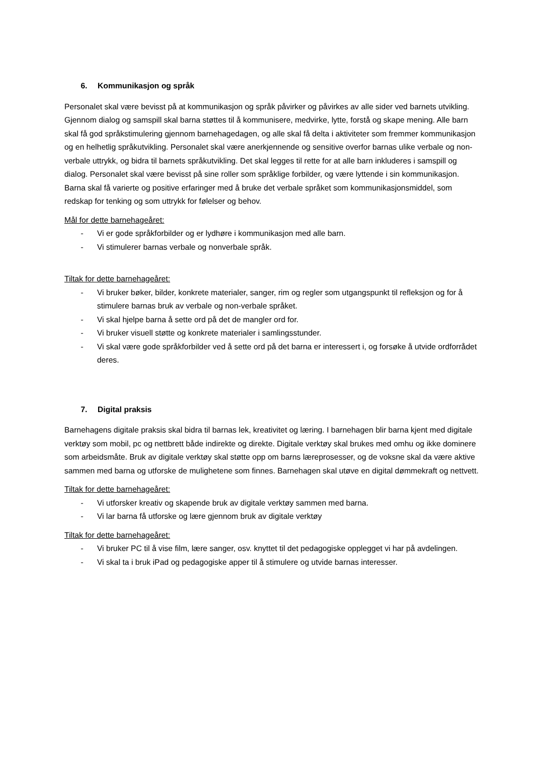6. Kommunikasjon og språk
Personalet skal være bevisst på at kommunikasjon og språk påvirker og påvirkes av alle sider ved barnets utvikling. Gjennom dialog og samspill skal barna støttes til å kommunisere, medvirke, lytte, forstå og skape mening. Alle barn skal få god språkstimulering gjennom barnehagedagen, og alle skal få delta i aktiviteter som fremmer kommunikasjon og en helhetlig språkutvikling. Personalet skal være anerkjennende og sensitive overfor barnas ulike verbale og non-verbale uttrykk, og bidra til barnets språkutvikling. Det skal legges til rette for at alle barn inkluderes i samspill og dialog. Personalet skal være bevisst på sine roller som språklige forbilder, og være lyttende i sin kommunikasjon. Barna skal få varierte og positive erfaringer med å bruke det verbale språket som kommunikasjonsmiddel, som redskap for tenking og som uttrykk for følelser og behov.
Mål for dette barnehageåret:
- Vi er gode språkforbilder og er lydhøre i kommunikasjon med alle barn.
- Vi stimulerer barnas verbale og nonverbale språk.
Tiltak for dette barnehageåret:
- Vi bruker bøker, bilder, konkrete materialer, sanger, rim og regler som utgangspunkt til refleksjon og for å stimulere barnas bruk av verbale og non-verbale språket.
- Vi skal hjelpe barna å sette ord på det de mangler ord for.
- Vi bruker visuell støtte og konkrete materialer i samlingsstunder.
- Vi skal være gode språkforbilder ved å sette ord på det barna er interessert i, og forsøke å utvide ordforrådet deres.
7. Digital praksis
Barnehagens digitale praksis skal bidra til barnas lek, kreativitet og læring. I barnehagen blir barna kjent med digitale verktøy som mobil, pc og nettbrett både indirekte og direkte. Digitale verktøy skal brukes med omhu og ikke dominere som arbeidsmåte. Bruk av digitale verktøy skal støtte opp om barns læreprosesser, og de voksne skal da være aktive sammen med barna og utforske de mulighetene som finnes. Barnehagen skal utøve en digital dømmekraft og nettvett.
Tiltak for dette barnehageåret:
- Vi utforsker kreativ og skapende bruk av digitale verktøy sammen med barna.
- Vi lar barna få utforske og lære gjennom bruk av digitale verktøy
Tiltak for dette barnehageåret:
- Vi bruker PC til å vise film, lære sanger, osv. knyttet til det pedagogiske opplegget vi har på avdelingen.
- Vi skal ta i bruk iPad og pedagogiske apper til å stimulere og utvide barnas interesser.